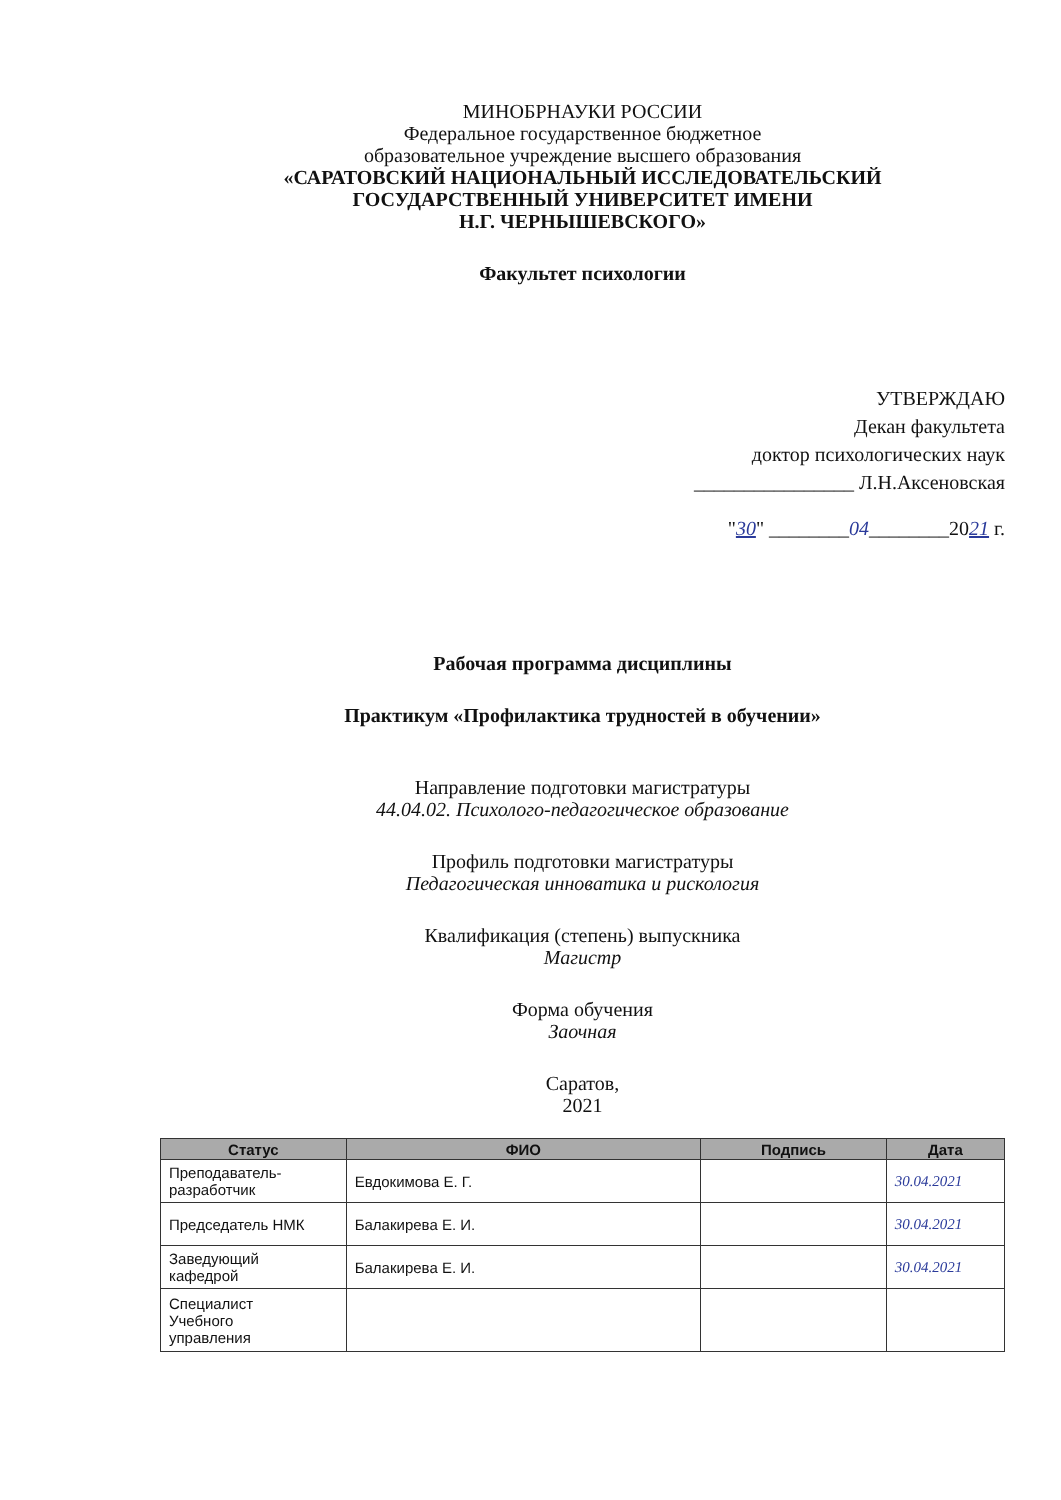МИНОБРНАУКИ РОССИИ
Федеральное государственное бюджетное
образовательное учреждение высшего образования
«САРАТОВСКИЙ НАЦИОНАЛЬНЫЙ ИССЛЕДОВАТЕЛЬСКИЙ
ГОСУДАРСТВЕННЫЙ УНИВЕРСИТЕТ ИМЕНИ
Н.Г. ЧЕРНЫШЕВСКОГО»
Факультет психологии
УТВЕРЖДАЮ
Декан факультета
доктор психологических наук
________________ Л.Н.Аксеновская
"30" ________04________2021 г.
Рабочая программа дисциплины
Практикум «Профилактика трудностей в обучении»
Направление подготовки магистратуры
44.04.02. Психолого-педагогическое образование
Профиль подготовки магистратуры
Педагогическая инноватика и рискология
Квалификация (степень) выпускника
Магистр
Форма обучения
Заочная
Саратов,
2021
| Статус | ФИО | Подпись | Дата |
| --- | --- | --- | --- |
| Преподаватель- разработчик | Евдокимова Е. Г. | | 30.04.2021 |
| Председатель НМК | Балакирева Е. И. | | 30.04.2021 |
| Заведующий кафедрой | Балакирева Е. И. | | 30.04.2021 |
| Специалист Учебного управления | | | |